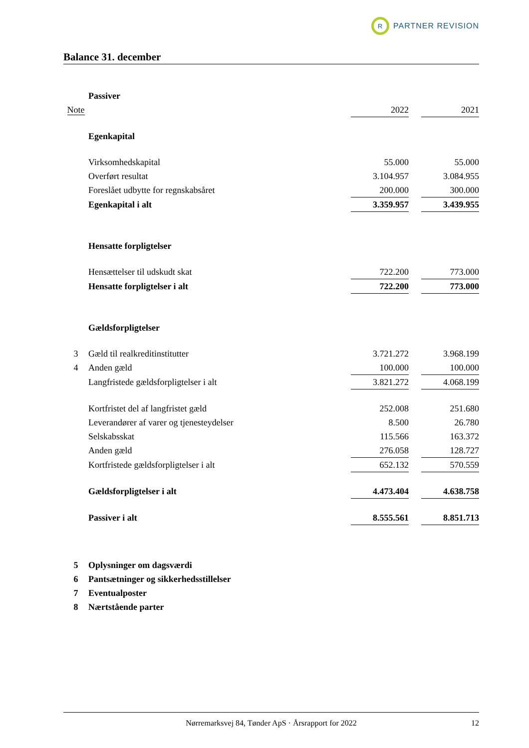R
PARTNER REVISION
Balance 31. december
| | Passiver | | | |
| Note | | 2022 | | 2021 |
| | Egenkapital | | | |
| | Virksomhedskapital | 55.000 | | 55.000 |
| | Overført resultat | 3.104.957 | | 3.084.955 |
| | Foreslået udbytte for regnskabsåret | 200.000 | | 300.000 |
| | Egenkapital i alt | 3.359.957 | | 3.439.955 |
| | Hensatte forpligtelser | | | |
| | Hensættelser til udskudt skat | 722.200 | | 773.000 |
| | Hensatte forpligtelser i alt | 722.200 | | 773.000 |
| | Gældsforpligtelser | | | |
| 3 | Gæld til realkreditinstitutter | 3.721.272 | | 3.968.199 |
| 4 | Anden gæld | 100.000 | | 100.000 |
| | Langfristede gældsforpligtelser i alt | 3.821.272 | | 4.068.199 |
| | Kortfristet del af langfristet gæld | 252.008 | | 251.680 |
| | Leverandører af varer og tjenesteydelser | 8.500 | | 26.780 |
| | Selskabsskat | 115.566 | | 163.372 |
| | Anden gæld | 276.058 | | 128.727 |
| | Kortfristede gældsforpligtelser i alt | 652.132 | | 570.559 |
| | Gældsforpligtelser i alt | 4.473.404 | | 4.638.758 |
| | Passiver i alt | 8.555.561 | | 8.851.713 |
| 5 | Oplysninger om dagsværdi | | | |
| 6 | Pantsætninger og sikkerhedsstillelser | | | |
| 7 | Eventualposter | | | |
| 8 | Nærtstående parter | | | |
Nørremarksvej 84, Tønder ApS · Årsrapport for 2022 12